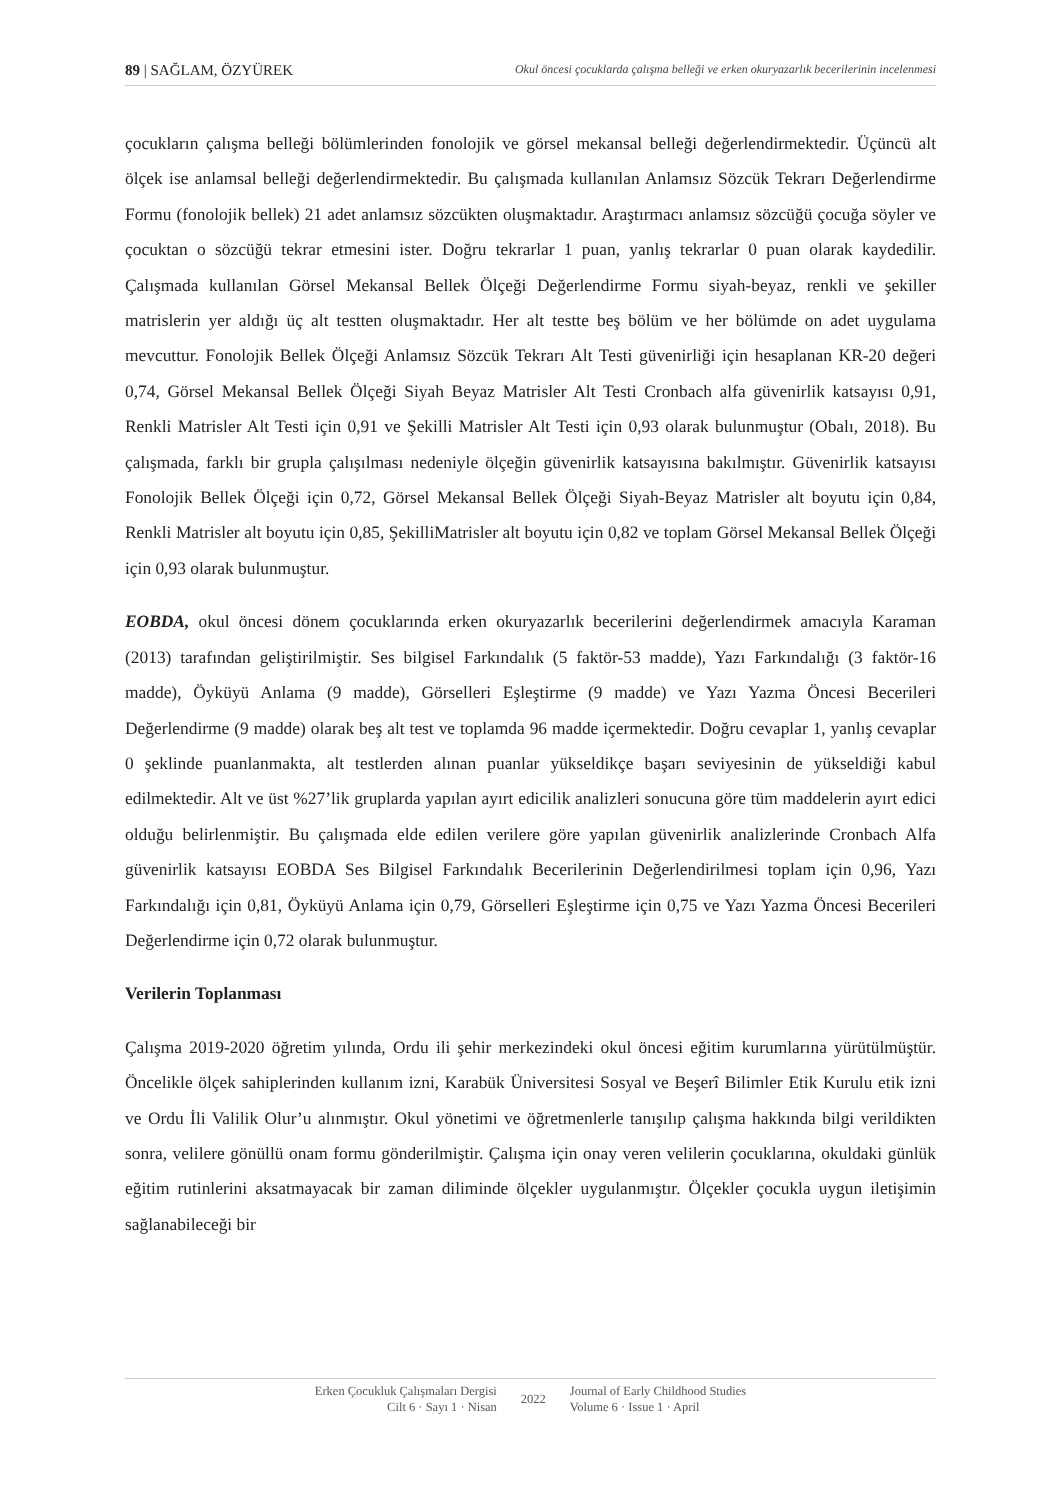89 | SAĞLAM, ÖZYÜREK Okul öncesi çocuklarda çalışma belleği ve erken okuryazarlık becerilerinin incelenmesi
çocukların çalışma belleği bölümlerinden fonolojik ve görsel mekansal belleği değerlendirmektedir. Üçüncü alt ölçek ise anlamsal belleği değerlendirmektedir. Bu çalışmada kullanılan Anlamsız Sözcük Tekrarı Değerlendirme Formu (fonolojik bellek) 21 adet anlamsız sözcükten oluşmaktadır. Araştırmacı anlamsız sözcüğü çocuğa söyler ve çocuktan o sözcüğü tekrar etmesini ister. Doğru tekrarlar 1 puan, yanlış tekrarlar 0 puan olarak kaydedilir. Çalışmada kullanılan Görsel Mekansal Bellek Ölçeği Değerlendirme Formu siyah-beyaz, renkli ve şekiller matrislerin yer aldığı üç alt testten oluşmaktadır. Her alt testte beş bölüm ve her bölümde on adet uygulama mevcuttur. Fonolojik Bellek Ölçeği Anlamsız Sözcük Tekrarı Alt Testi güvenirliği için hesaplanan KR-20 değeri 0,74, Görsel Mekansal Bellek Ölçeği Siyah Beyaz Matrisler Alt Testi Cronbach alfa güvenirlik katsayısı 0,91, Renkli Matrisler Alt Testi için 0,91 ve Şekilli Matrisler Alt Testi için 0,93 olarak bulunmuştur (Obalı, 2018). Bu çalışmada, farklı bir grupla çalışılması nedeniyle ölçeğin güvenirlik katsayısına bakılmıştır. Güvenirlik katsayısı Fonolojik Bellek Ölçeği için 0,72, Görsel Mekansal Bellek Ölçeği Siyah-Beyaz Matrisler alt boyutu için 0,84, Renkli Matrisler alt boyutu için 0,85, ŞekilliMatrisler alt boyutu için 0,82 ve toplam Görsel Mekansal Bellek Ölçeği için 0,93 olarak bulunmuştur.
EOBDA, okul öncesi dönem çocuklarında erken okuryazarlık becerilerini değerlendirmek amacıyla Karaman (2013) tarafından geliştirilmiştir. Ses bilgisel Farkındalık (5 faktör-53 madde), Yazı Farkındalığı (3 faktör-16 madde), Öyküyü Anlama (9 madde), Görselleri Eşleştirme (9 madde) ve Yazı Yazma Öncesi Becerileri Değerlendirme (9 madde) olarak beş alt test ve toplamda 96 madde içermektedir. Doğru cevaplar 1, yanlış cevaplar 0 şeklinde puanlanmakta, alt testlerden alınan puanlar yükseldikçe başarı seviyesinin de yükseldiği kabul edilmektedir. Alt ve üst %27’lik gruplarda yapılan ayırt edicilik analizleri sonucuna göre tüm maddelerin ayırt edici olduğu belirlenmiştir. Bu çalışmada elde edilen verilere göre yapılan güvenirlik analizlerinde Cronbach Alfa güvenirlik katsayısı EOBDA Ses Bilgisel Farkındalık Becerilerinin Değerlendirilmesi toplam için 0,96, Yazı Farkındalığı için 0,81, Öyküyü Anlama için 0,79, Görselleri Eşleştirme için 0,75 ve Yazı Yazma Öncesi Becerileri Değerlendirme için 0,72 olarak bulunmuştur.
Verilerin Toplanması
Çalışma 2019-2020 öğretim yılında, Ordu ili şehir merkezindeki okul öncesi eğitim kurumlarına yürütülmüştür. Öncelikle ölçek sahiplerinden kullanım izni, Karabük Üniversitesi Sosyal ve Beşerî Bilimler Etik Kurulu etik izni ve Ordu İli Valilik Olur’u alınmıştır. Okul yönetimi ve öğretmenlerle tanışılıp çalışma hakkında bilgi verildikten sonra, velilere gönüllü onam formu gönderilmiştir. Çalışma için onay veren velilerin çocuklarına, okuldaki günlük eğitim rutinlerini aksatmayacak bir zaman diliminde ölçekler uygulanmıştır. Ölçekler çocukla uygun iletişimin sağlanabileceği bir
Erken Çocukluk Çalışmaları Dergisi
Cilt 6 · Sayı 1 · Nisan
2022
Journal of Early Childhood Studies
Volume 6 · Issue 1 · April